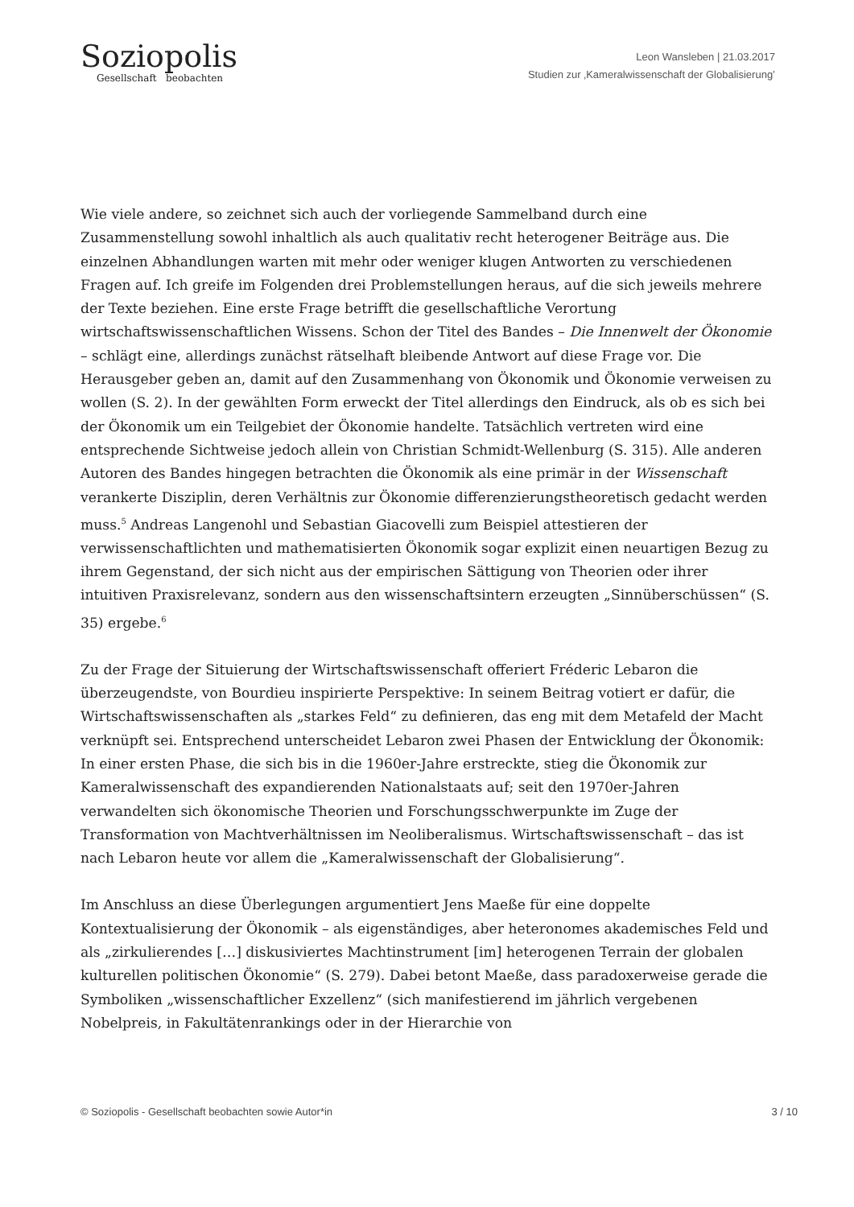Soziopolis
Gesellschaft beobachten
Leon Wansleben | 21.03.2017
Studien zur ‚Kameralwissenschaft der Globalisierung’
Wie viele andere, so zeichnet sich auch der vorliegende Sammelband durch eine Zusammenstellung sowohl inhaltlich als auch qualitativ recht heterogener Beiträge aus. Die einzelnen Abhandlungen warten mit mehr oder weniger klugen Antworten zu verschiedenen Fragen auf. Ich greife im Folgenden drei Problemstellungen heraus, auf die sich jeweils mehrere der Texte beziehen. Eine erste Frage betrifft die gesellschaftliche Verortung wirtschaftswissenschaftlichen Wissens. Schon der Titel des Bandes – Die Innenwelt der Ökonomie – schlägt eine, allerdings zunächst rätselhaft bleibende Antwort auf diese Frage vor. Die Herausgeber geben an, damit auf den Zusammenhang von Ökonomik und Ökonomie verweisen zu wollen (S. 2). In der gewählten Form erweckt der Titel allerdings den Eindruck, als ob es sich bei der Ökonomik um ein Teilgebiet der Ökonomie handelte. Tatsächlich vertreten wird eine entsprechende Sichtweise jedoch allein von Christian Schmidt-Wellenburg (S. 315). Alle anderen Autoren des Bandes hingegen betrachten die Ökonomik als eine primär in der Wissenschaft verankerte Disziplin, deren Verhältnis zur Ökonomie differenzierungstheoretisch gedacht werden muss.<sup>5</sup> Andreas Langenohl und Sebastian Giacovelli zum Beispiel attestieren der verwissenschaftlichten und mathematisierten Ökonomik sogar explizit einen neuartigen Bezug zu ihrem Gegenstand, der sich nicht aus der empirischen Sättigung von Theorien oder ihrer intuitiven Praxisrelevanz, sondern aus den wissenschaftsintern erzeugten „Sinnüberschüssen“ (S. 35) ergebe.<sup>6</sup>
Zu der Frage der Situierung der Wirtschaftswissenschaft offeriert Fréderic Lebaron die überzeugendste, von Bourdieu inspirierte Perspektive: In seinem Beitrag votiert er dafür, die Wirtschaftswissenschaften als „starkes Feld“ zu definieren, das eng mit dem Metafeld der Macht verknüpft sei. Entsprechend unterscheidet Lebaron zwei Phasen der Entwicklung der Ökonomik: In einer ersten Phase, die sich bis in die 1960er-Jahre erstreckte, stieg die Ökonomik zur Kameralwissenschaft des expandierenden Nationalstaats auf; seit den 1970er-Jahren verwandelten sich ökonomische Theorien und Forschungsschwerpunkte im Zuge der Transformation von Machtverhältnissen im Neoliberalismus. Wirtschaftswissenschaft – das ist nach Lebaron heute vor allem die „Kameralwissenschaft der Globalisierung“.
Im Anschluss an diese Überlegungen argumentiert Jens Maeße für eine doppelte Kontextualisierung der Ökonomik – als eigenständiges, aber heteronomes akademisches Feld und als „zirkulierendes […] diskusiviertes Machtinstrument [im] heterogenen Terrain der globalen kulturellen politischen Ökonomie“ (S. 279). Dabei betont Maeße, dass paradoxerweise gerade die Symboliken „wissenschaftlicher Exzellenz“ (sich manifestierend im jährlich vergebenen Nobelpreis, in Fakultätenrankings oder in der Hierarchie von
© Soziopolis - Gesellschaft beobachten sowie Autor*in 3 / 10